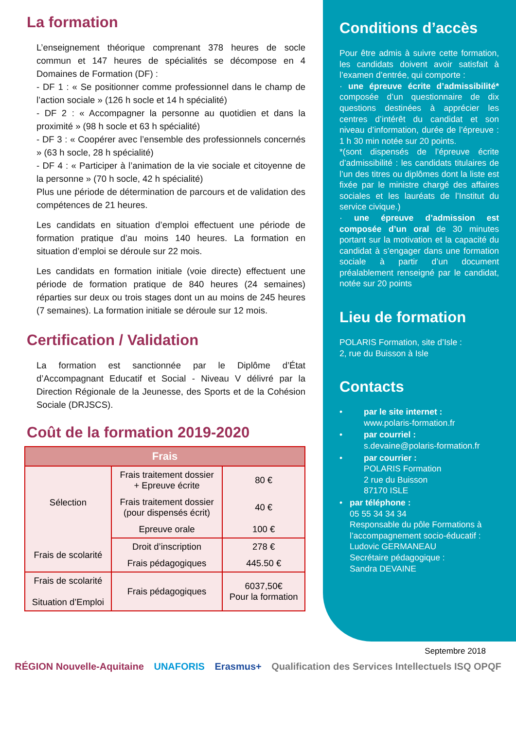La formation
L’enseignement théorique comprenant 378 heures de socle commun et 147 heures de spécialités se décompose en 4 Domaines de Formation (DF) :
- DF 1 : « Se positionner comme professionnel dans le champ de l’action sociale » (126 h socle et 14 h spécialité)
- DF 2 : « Accompagner la personne au quotidien et dans la proximité » (98 h socle et 63 h spécialité)
- DF 3 : « Coopérer avec l’ensemble des professionnels concernés » (63 h socle, 28 h spécialité)
- DF 4 : « Participer à l’animation de la vie sociale et citoyenne de la personne » (70 h socle, 42 h spécialité)
Plus une période de détermination de parcours et de validation des compétences de 21 heures.
Les candidats en situation d’emploi effectuent une période de formation pratique d’au moins 140 heures. La formation en situation d’emploi se déroule sur 22 mois.
Les candidats en formation initiale (voie directe) effectuent une période de formation pratique de 840 heures (24 semaines) réparties sur deux ou trois stages dont un au moins de 245 heures (7 semaines). La formation initiale se déroule sur 12 mois.
Certification / Validation
La formation est sanctionnée par le Diplôme d’État d’Accompagnant Educatif et Social - Niveau V délivré par la Direction Régionale de la Jeunesse, des Sports et de la Cohésion Sociale (DRJSCS).
Coût de la formation 2019-2020
| Frais | | |
| --- | --- | --- |
| Sélection | Frais traitement dossier + Epreuve écrite | 80 € |
| | Frais traitement dossier (pour dispensés écrit) | 40 € |
| | Epreuve orale | 100 € |
| Frais de scolarité | Droit d’inscription | 278 € |
| | Frais pédagogiques | 445.50 € |
| Frais de scolarité Situation d’Emploi | Frais pédagogiques | 6037,50€ Pour la formation |
Conditions d’accès
Pour être admis à suivre cette formation, les candidats doivent avoir satisfait à l’examen d’entrée, qui comporte :
· une épreuve écrite d’admissibilité* composée d’un questionnaire de dix questions destinées à apprécier les centres d’intérêt du candidat et son niveau d’information, durée de l’épreuve : 1 h 30 min notée sur 20 points.
*(sont dispensés de l’épreuve écrite d’admissibilité : les candidats titulaires de l’un des titres ou diplômes dont la liste est fixée par le ministre chargé des affaires sociales et les lauréats de l’Institut du service civique.)
· une épreuve d’admission est composée d’un oral de 30 minutes portant sur la motivation et la capacité du candidat à s’engager dans une formation sociale à partir d’un document préalablement renseigné par le candidat, notée sur 20 points
Lieu de formation
POLARIS Formation, site d’Isle :
2, rue du Buisson à Isle
Contacts
• par le site internet :
www.polaris-formation.fr
• par courriel :
s.devaine@polaris-formation.fr
• par courrier :
POLARIS Formation
2 rue du Buisson
87170 ISLE
• par téléphone :
05 55 34 34 34
Responsable du pôle Formations à l’accompagnement socio-éducatif : Ludovic GERMANEAU
Secrétaire pédagogique :
Sandra DEVAINE
Septembre 2018
RÉGION Nouvelle-Aquitaine UNAFORIS Erasmus+ Qualification des Services Intellectuels ISQ OPQF